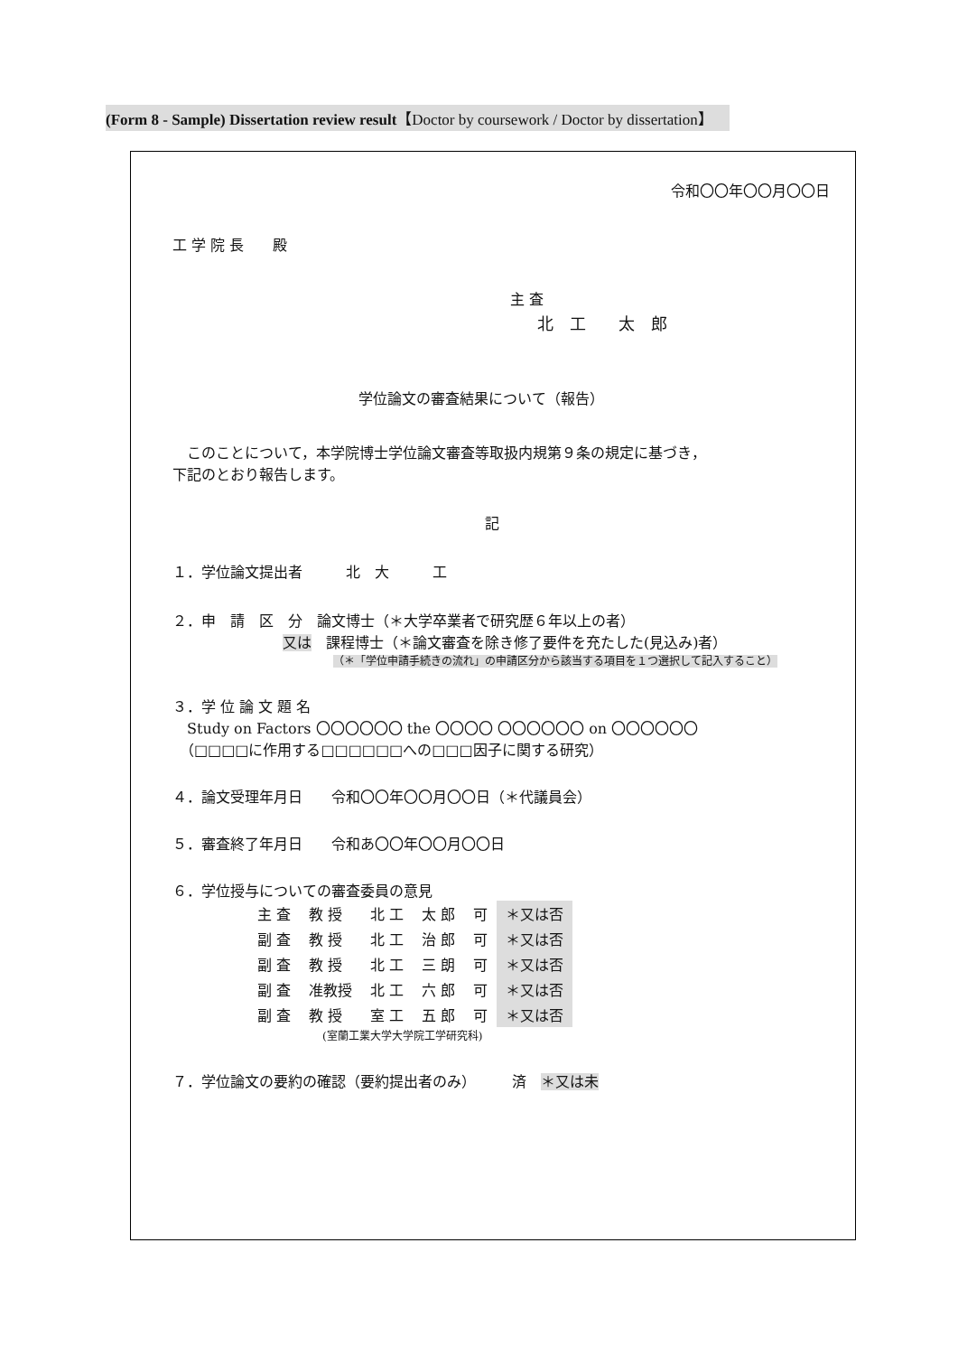(Form 8 - Sample) Dissertation review result【Doctor by coursework / Doctor by dissertation】
令和〇〇年〇〇月〇〇日
工 学 院 長　　殿
主 査
北　工　　太　郎
学位論文の審査結果について（報告）
　このことについて，本学院博士学位論文審査等取扱内規第９条の規定に基づき，
下記のとおり報告します。
記
１．学位論文提出者　　　北　大　　　工
２．申　請　区　分　論文博士（＊大学卒業者で研究歴６年以上の者）
又は　課程博士（＊論文審査を除き修了要件を充たした(見込み)者）
（＊「学位申請手続きの流れ」の申請区分から該当する項目を１つ選択して記入すること）
３．学 位 論 文 題 名
　Study on Factors 〇〇〇〇〇〇 the 〇〇〇〇 〇〇〇〇〇〇 on 〇〇〇〇〇〇
　（□□□□に作用する□□□□□□への□□□因子に関する研究）
４．論文受理年月日　　令和〇〇年〇〇月〇〇日（＊代議員会）
５．審査終了年月日　　令和あ〇〇年〇〇月〇〇日
６．学位授与についての審査委員の意見
| 主 査 | 教 授 | 北 工 | 太 郎 | 可 | ＊又は否 |
| 副 査 | 教 授 | 北 工 | 治 郎 | 可 | ＊又は否 |
| 副 査 | 教 授 | 北 工 | 三 朗 | 可 | ＊又は否 |
| 副 査 | 准教授 | 北 工 | 六 郎 | 可 | ＊又は否 |
| 副 査 | 教 授 | 室 工 | 五 郎 | 可 | ＊又は否 |
(室蘭工業大学大学院工学研究科)
７．学位論文の要約の確認（要約提出者のみ）　　　済　＊又は未